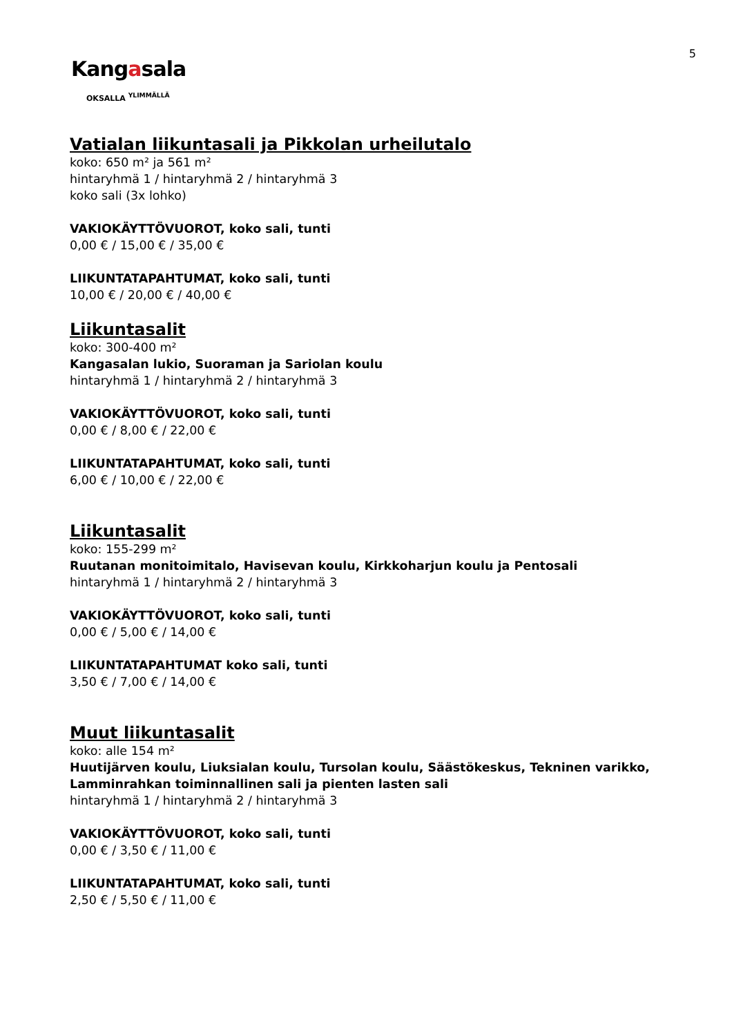5
Kangasala
OKSALLA <sup>YLIMMÄLLÄ</sup>
Vatialan liikuntasali ja Pikkolan urheilutalo
koko: 650 m² ja 561 m²
hintaryhmä 1 / hintaryhmä 2 / hintaryhmä 3
koko sali (3x lohko)
VAKIOKÄYTTÖVUOROT, koko sali, tunti
0,00 € / 15,00 € / 35,00 €
LIIKUNTATAPAHTUMAT, koko sali, tunti
10,00 € / 20,00 € / 40,00 €
Liikuntasalit
koko: 300-400 m²
Kangasalan lukio, Suoraman ja Sariolan koulu
hintaryhmä 1 / hintaryhmä 2 / hintaryhmä 3
VAKIOKÄYTTÖVUOROT, koko sali, tunti
0,00 € / 8,00 € / 22,00 €
LIIKUNTATAPAHTUMAT, koko sali, tunti
6,00 € / 10,00 € / 22,00 €
Liikuntasalit
koko: 155-299 m²
Ruutanan monitoimitalo, Havisevan koulu, Kirkkoharjun koulu ja Pentosali
hintaryhmä 1 / hintaryhmä 2 / hintaryhmä 3
VAKIOKÄYTTÖVUOROT, koko sali, tunti
0,00 € / 5,00 € / 14,00 €
LIIKUNTATAPAHTUMAT koko sali, tunti
3,50 € / 7,00 € / 14,00 €
Muut liikuntasalit
koko: alle 154 m²
Huutijärven koulu, Liuksialan koulu, Tursolan koulu, Säästökeskus, Tekninen varikko, Lamminrahkan toiminnallinen sali ja pienten lasten sali
hintaryhmä 1 / hintaryhmä 2 / hintaryhmä 3
VAKIOKÄYTTÖVUOROT, koko sali, tunti
0,00 € / 3,50 € / 11,00 €
LIIKUNTATAPAHTUMAT, koko sali, tunti
2,50 € / 5,50 € / 11,00 €